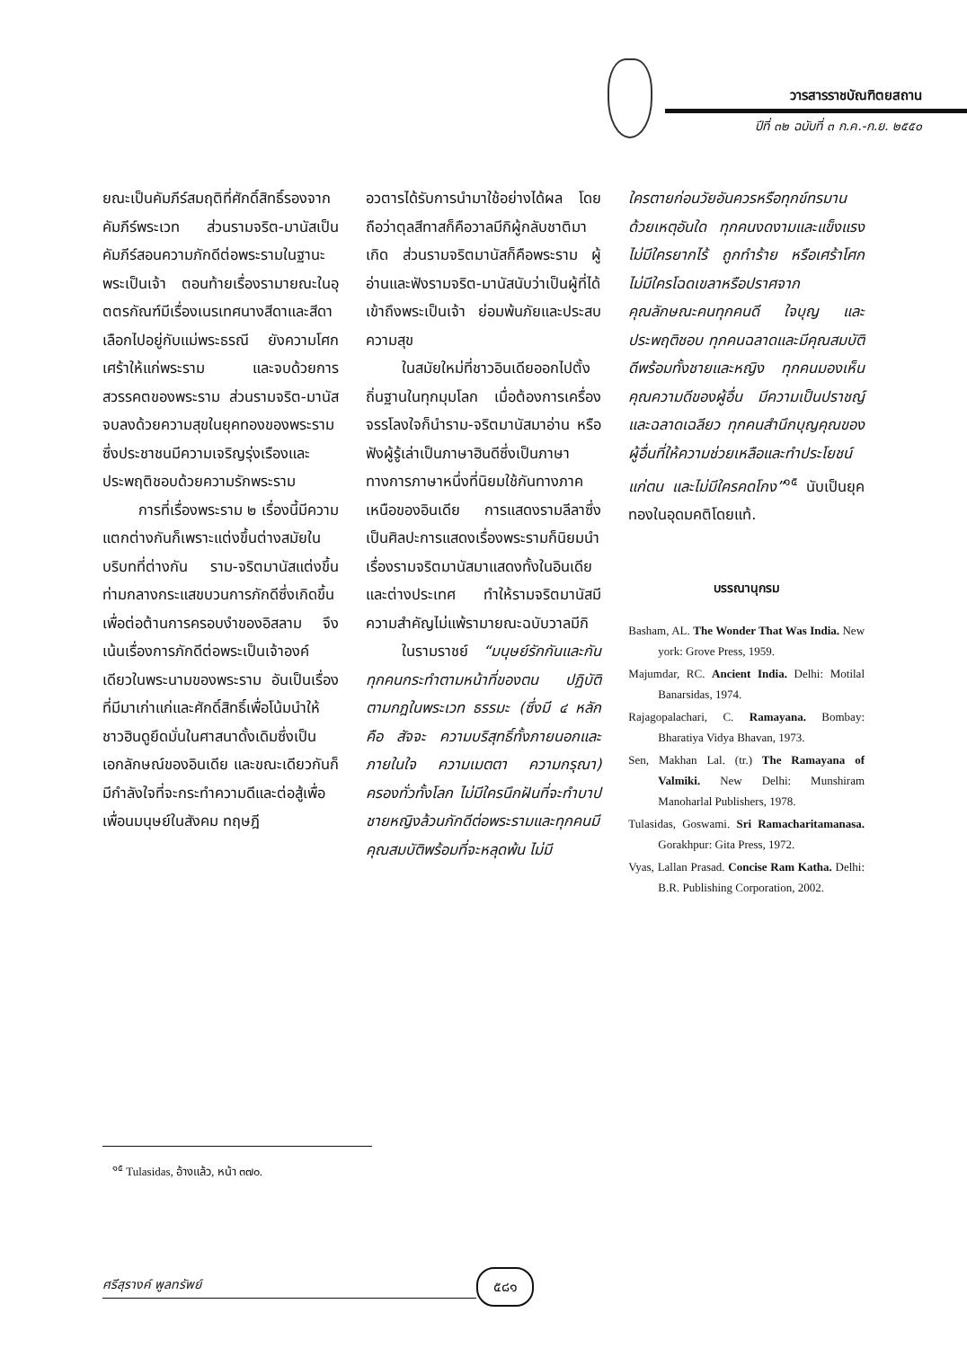วารสารราชบัณฑิตยสถาน
ปีที่ ๓๒ ฉบับที่ ๓ ก.ค.-ก.ย. ๒๕๕๐
ยณะเป็นคัมภีร์สมฤติที่ศักดิ์สิทธิ์รองจากคัมภีร์พระเวท ส่วนรามจริต-มานัสเป็นคัมภีร์สอนความภักดีต่อพระรามในฐานะพระเป็นเจ้า ตอนท้ายเรื่องรามายณะในอุตตรกัณฑ์มีเรื่องเนรเทศนางสีดาและสีดาเลือกไปอยู่กับแม่พระธรณี ยังความโศกเศร้าให้แก่พระราม และจบด้วยการสวรรคตของพระราม ส่วนรามจริต-มานัสจบลงด้วยความสุขในยุคทองของพระรามซึ่งประชาชนมีความเจริญรุ่งเรืองและประพฤติชอบด้วยความรักพระราม
การที่เรื่องพระราม ๒ เรื่องนี้มีความแตกต่างกันก็เพราะแต่งขึ้นต่างสมัยในบริบทที่ต่างกัน ราม-จริตมานัสแต่งขึ้นท่ามกลางกระแสขบวนการภักดีซึ่งเกิดขึ้นเพื่อต่อต้านการครอบงำของอิสลาม จึงเน้นเรื่องการภักดีต่อพระเป็นเจ้าองค์เดียวในพระนามของพระราม อันเป็นเรื่องที่มีมาเก่าแก่และศักดิ์สิทธิ์เพื่อโน้มนำให้ชาวฮินดูยึดมั่นในศาสนาดั้งเดิมซึ่งเป็นเอกลักษณ์ของอินเดีย และขณะเดียวกันก็มีกำลังใจที่จะกระทำความดีและต่อสู้เพื่อเพื่อนมนุษย์ในสังคม ทฤษฎี
อวตารได้รับการนำมาใช้อย่างได้ผล โดยถือว่าตุลสีทาสก็คือวาลมีกิผู้กลับชาติมาเกิด ส่วนรามจริตมานัสก็คือพระราม ผู้อ่านและฟังรามจริต-มานัสนับว่าเป็นผู้ที่ได้เข้าถึงพระเป็นเจ้า ย่อมพ้นภัยและประสบความสุข
ในสมัยใหม่ที่ชาวอินเดียออกไปตั้งถิ่นฐานในทุกมุมโลก เมื่อต้องการเครื่องจรรโลงใจก็นำราม-จริตมานัสมาอ่าน หรือฟังผู้รู้เล่าเป็นภาษาฮินดีซึ่งเป็นภาษาทางการภาษาหนึ่งที่นิยมใช้กันทางภาคเหนือของอินเดีย การแสดงรามลีลาซึ่งเป็นศิลปะการแสดงเรื่องพระรามก็นิยมนำเรื่องรามจริตมานัสมาแสดงทั้งในอินเดียและต่างประเทศ ทำให้รามจริตมานัสมีความสำคัญไม่แพ้รามายณะฉบับวาลมีกิ
ในรามราชย์ “มนุษย์รักกันและกัน ทุกคนกระทำตามหน้าที่ของตน ปฏิบัติตามกฎในพระเวท ธรรมะ (ซึ่งมี ๔ หลัก คือ สัจจะ ความบริสุทธิ์ทั้งภายนอกและภายในใจ ความเมตตา ความกรุณา) ครองทั่วทั้งโลก ไม่มีใครนึกฝันที่จะทำบาป ชายหญิงล้วนภักดีต่อพระรามและทุกคนมีคุณสมบัติพร้อมที่จะหลุดพ้น ไม่มี
ใครตายก่อนวัยอันควรหรือทุกข์ทรมานด้วยเหตุอันใด ทุกคนงดงามและแข็งแรง ไม่มีใครยากไร้ ถูกทำร้าย หรือเศร้าโศก ไม่มีใครโฉดเขลาหรือปราศจากคุณลักษณะคนทุกคนดี ใจบุญ และประพฤติชอบ ทุกคนฉลาดและมีคุณสมบัติดีพร้อมทั้งชายและหญิง ทุกคนมองเห็นคุณความดีของผู้อื่น มีความเป็นปราชญ์และฉลาดเฉลียว ทุกคนสำนึกบุญคุณของผู้อื่นที่ให้ความช่วยเหลือและทำประโยชน์แก่ตน และไม่มีใครคดโกง”<sup>๑๕</sup> นับเป็นยุคทองในอุดมคติโดยแท้.
บรรณานุกรม
Basham, AL. The Wonder That Was India. New york: Grove Press, 1959.
Majumdar, RC. Ancient India. Delhi: Motilal Banarsidas, 1974.
Rajagopalachari, C. Ramayana. Bombay: Bharatiya Vidya Bhavan, 1973.
Sen, Makhan Lal. (tr.) The Ramayana of Valmiki. New Delhi: Munshiram Manoharlal Publishers, 1978.
Tulasidas, Goswami. Sri Ramacharitamanasa. Gorakhpur: Gita Press, 1972.
Vyas, Lallan Prasad. Concise Ram Katha. Delhi: B.R. Publishing Corporation, 2002.
<sup>๑๕</sup> Tulasidas, อ้างแล้ว, หน้า ๓๗๐.
ศรีสุรางค์ พูลทรัพย์ ๕๘๑